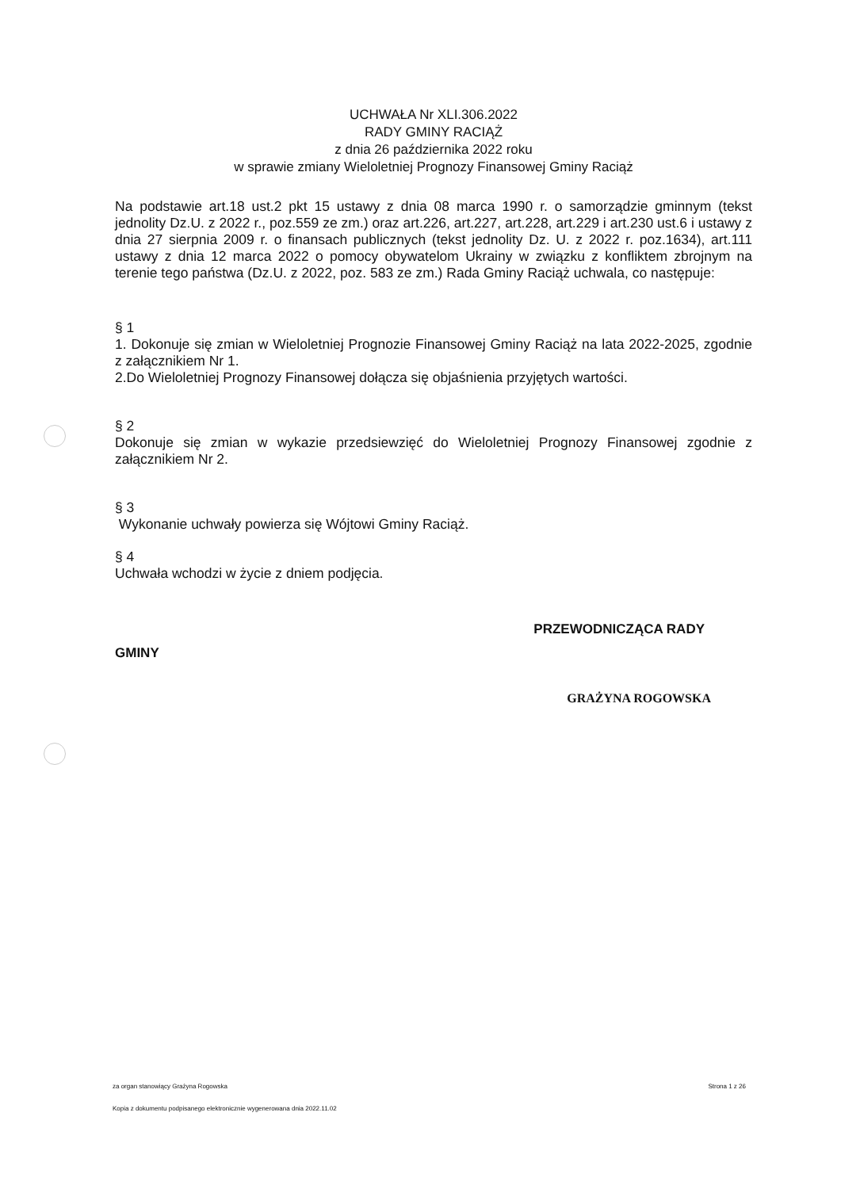UCHWAŁA Nr XLI.306.2022
RADY GMINY RACIĄŻ
z dnia 26 października 2022 roku
w sprawie zmiany Wieloletniej Prognozy Finansowej Gminy Raciąż
Na podstawie art.18 ust.2 pkt 15 ustawy z dnia 08 marca 1990 r. o samorządzie gminnym (tekst jednolity Dz.U. z 2022 r., poz.559 ze zm.) oraz art.226, art.227, art.228, art.229 i art.230 ust.6 i ustawy z dnia 27 sierpnia 2009 r. o finansach publicznych (tekst jednolity Dz. U. z 2022 r. poz.1634), art.111 ustawy z dnia 12 marca 2022 o pomocy obywatelom Ukrainy w związku z konfliktem zbrojnym na terenie tego państwa (Dz.U. z 2022, poz. 583 ze zm.) Rada Gminy Raciąż uchwala, co następuje:
§ 1
1. Dokonuje się zmian w Wieloletniej Prognozie Finansowej Gminy Raciąż na lata 2022-2025, zgodnie z załącznikiem Nr 1.
2.Do Wieloletniej Prognozy Finansowej dołącza się objaśnienia przyjętych wartości.
§ 2
Dokonuje się zmian w wykazie przedsiewzięć do Wieloletniej Prognozy Finansowej zgodnie z załącznikiem Nr 2.
§ 3
Wykonanie uchwały powierza się Wójtowi Gminy Raciąż.
§ 4
Uchwała wchodzi w życie z dniem podjęcia.
GMINY PRZEWODNICZĄCA RADY
GRAŻYNA ROGOWSKA
za organ stanowiący Grażyna Rogowska Strona 1 z 26
Kopia z dokumentu podpisanego elektronicznie wygenerowana dnia 2022.11.02